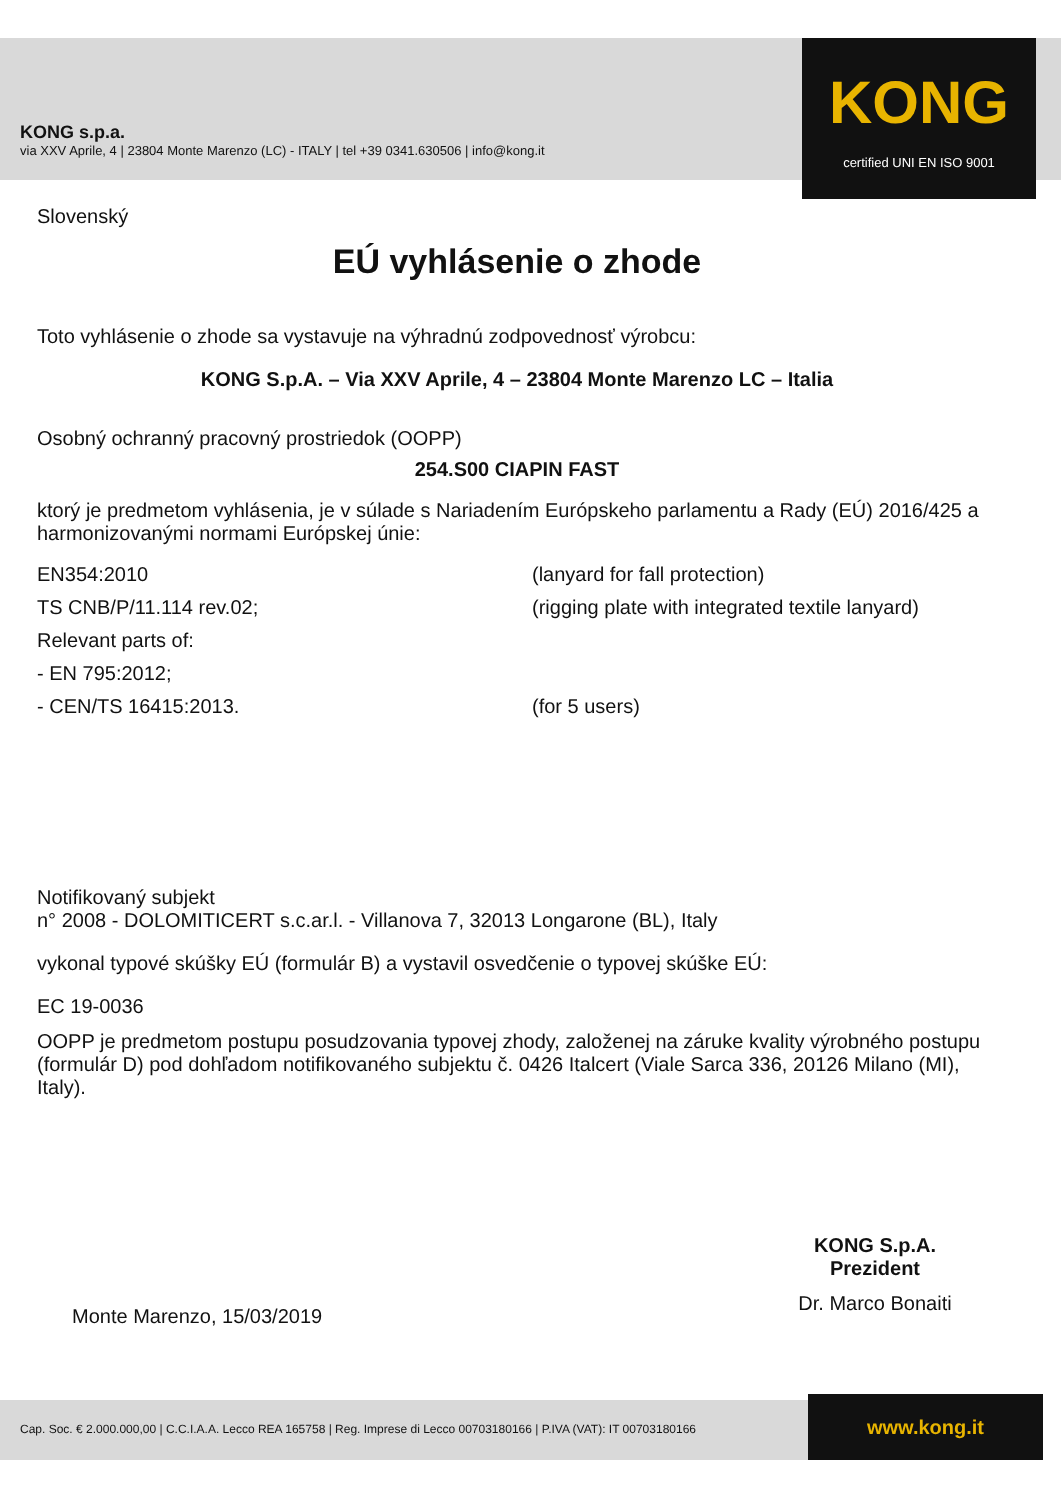KONG s.p.a.
via XXV Aprile, 4 | 23804 Monte Marenzo (LC) - ITALY | tel +39 0341.630506 | info@kong.it
KONG
certified UNI EN ISO 9001
Slovenský
EÚ vyhlásenie o zhode
Toto vyhlásenie o zhode sa vystavuje na výhradnú zodpovednosť výrobcu:
KONG S.p.A. – Via XXV Aprile, 4 – 23804 Monte Marenzo LC – Italia
Osobný ochranný pracovný prostriedok (OOPP)
254.S00 CIAPIN FAST
ktorý je predmetom vyhlásenia, je v súlade s Nariadením Európskeho parlamentu a Rady (EÚ) 2016/425 a harmonizovanými normami Európskej únie:
EN354:2010
(lanyard for fall protection)
TS CNB/P/11.114 rev.02;
(rigging plate with integrated textile lanyard)
Relevant parts of:
- EN 795:2012;
- CEN/TS 16415:2013.
(for 5 users)
Notifikovaný subjekt
n° 2008 - DOLOMITICERT s.c.ar.l. - Villanova 7, 32013 Longarone (BL), Italy
vykonal typové skúšky EÚ (formulár B) a vystavil osvedčenie o typovej skúške EÚ:
EC 19-0036
OOPP je predmetom postupu posudzovania typovej zhody, založenej na záruke kvality výrobného postupu (formulár D) pod dohľadom notifikovaného subjektu č. 0426 Italcert (Viale Sarca 336, 20126 Milano (MI), Italy).
Monte Marenzo, 15/03/2019
KONG S.p.A.
Prezident
Dr. Marco Bonaiti
Cap. Soc. € 2.000.000,00 | C.C.I.A.A. Lecco REA 165758 | Reg. Imprese di Lecco 00703180166 | P.IVA (VAT): IT 00703180166
www.kong.it